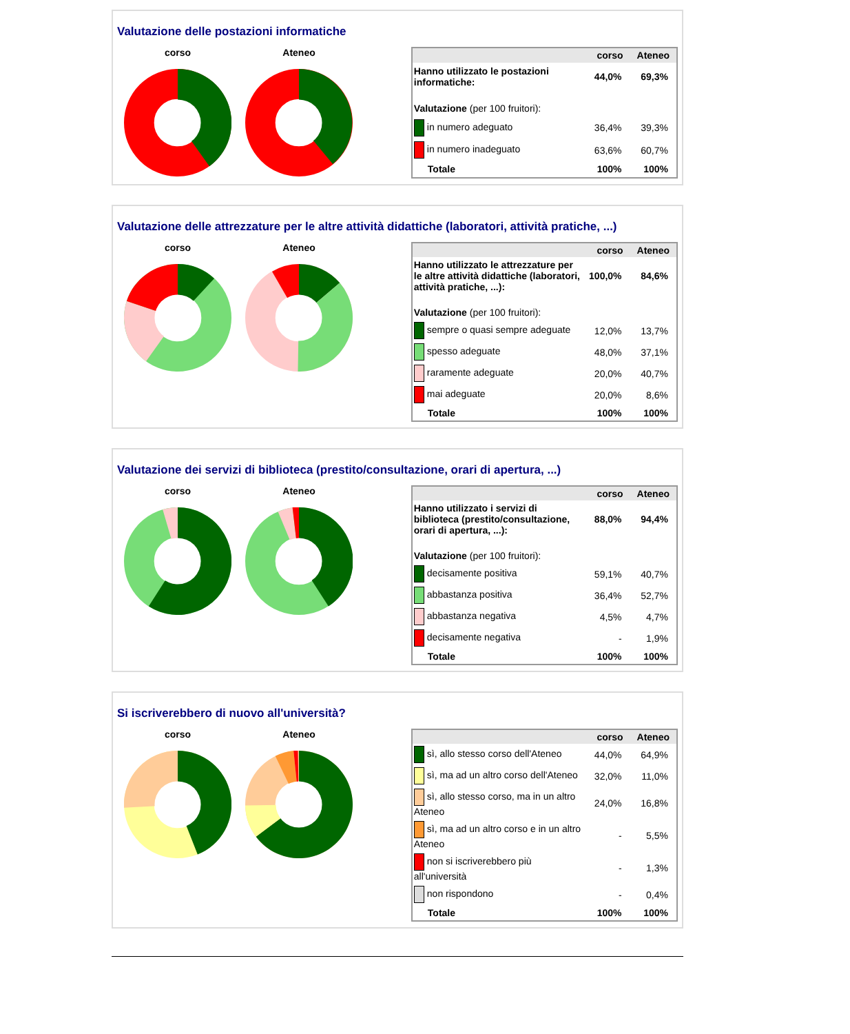Valutazione delle postazioni informatiche
corso
Ateneo
| | corso | Ateneo |
| --- | --- | --- |
| Hanno utilizzato le postazioni informatiche: | 44,0% | 69,3% |
| Valutazione (per 100 fruitori): | | |
| in numero adeguato | 36,4% | 39,3% |
| in numero inadeguato | 63,6% | 60,7% |
| Totale | 100% | 100% |
Valutazione delle attrezzature per le altre attività didattiche (laboratori, attività pratiche, ...)
corso
Ateneo
| | corso | Ateneo |
| --- | --- | --- |
| Hanno utilizzato le attrezzature per le altre attività didattiche (laboratori, attività pratiche, ...): | 100,0% | 84,6% |
| Valutazione (per 100 fruitori): | | |
| sempre o quasi sempre adeguate | 12,0% | 13,7% |
| spesso adeguate | 48,0% | 37,1% |
| raramente adeguate | 20,0% | 40,7% |
| mai adeguate | 20,0% | 8,6% |
| Totale | 100% | 100% |
Valutazione dei servizi di biblioteca (prestito/consultazione, orari di apertura, ...)
corso
Ateneo
| | corso | Ateneo |
| --- | --- | --- |
| Hanno utilizzato i servizi di biblioteca (prestito/consultazione, orari di apertura, ...): | 88,0% | 94,4% |
| Valutazione (per 100 fruitori): | | |
| decisamente positiva | 59,1% | 40,7% |
| abbastanza positiva | 36,4% | 52,7% |
| abbastanza negativa | 4,5% | 4,7% |
| decisamente negativa | - | 1,9% |
| Totale | 100% | 100% |
Si iscriverebbero di nuovo all'università?
corso
Ateneo
| | corso | Ateneo |
| --- | --- | --- |
| sì, allo stesso corso dell'Ateneo | 44,0% | 64,9% |
| sì, ma ad un altro corso dell'Ateneo | 32,0% | 11,0% |
| sì, allo stesso corso, ma in un altro Ateneo | 24,0% | 16,8% |
| sì, ma ad un altro corso e in un altro Ateneo | - | 5,5% |
| non si iscriverebbero più all'università | - | 1,3% |
| non rispondono | - | 0,4% |
| Totale | 100% | 100% |